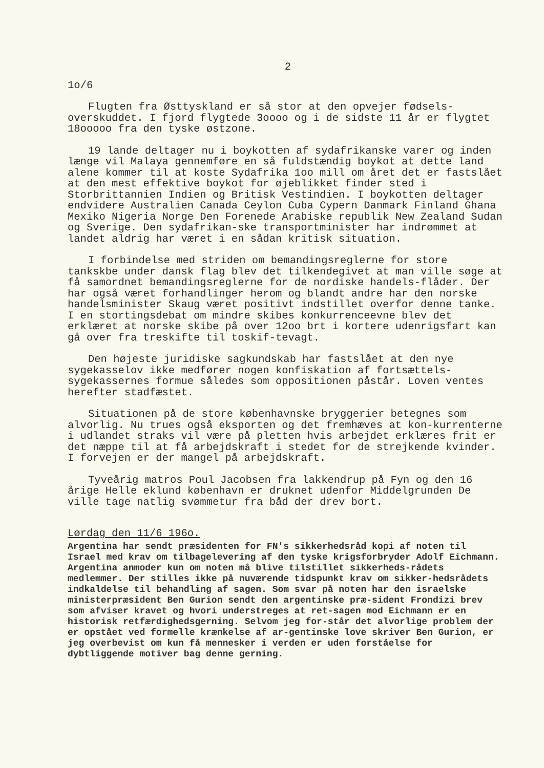2
1o/6
Flugten fra Østtyskland er så stor at den opvejer fødsels-overskuddet. I fjord flygtede 3oooo og i de sidste 11 år er flygtet 18ooooo fra den tyske østzone.
19 lande deltager nu i boykotten af sydafrikanske varer og inden længe vil Malaya gennemføre en så fuldstændig boykot at dette land alene kommer til at koste Sydafrika 1oo mill om året det er fastslået at den mest effektive boykot for øjeblikket finder sted i Storbrittannien Indien og Britisk Vestindien. I boykotten deltager endvidere Australien Canada Ceylon Cuba Cypern Danmark Finland Ghana Mexiko Nigeria Norge Den Forenede Arabiske republik New Zealand Sudan og Sverige. Den sydafrikan-ske transportminister har indrømmet at landet aldrig har været i en sådan kritisk situation.
I forbindelse med striden om bemandingsreglerne for store tankskbe under dansk flag blev det tilkendegivet at man ville søge at få samordnet bemandingsreglerne for de nordiske handels-flåder. Der har også været forhandlinger herom og blandt andre har den norske handelsminister Skaug været positivt indstillet overfor denne tanke. I en stortingsdebat om mindre skibes konkurrenceevne blev det erklæret at norske skibe på over 12oo brt i kortere udenrigsfart kan gå over fra treskifte til toskif-tevagt.
Den højeste juridiske sagkundskab har fastslået at den nye sygekasselov ikke medfører nogen konfiskation af fortsættels-sygekassernes formue således som oppositionen påstår. Loven ventes herefter stadfæstet.
Situationen på de store københavnske bryggerier betegnes som alvorlig. Nu trues også eksporten og det fremhæves at kon-kurrenterne i udlandet straks vil være på pletten hvis arbejdet erklæres frit er det næppe til at få arbejdskraft i stedet for de strejkende kvinder. I forvejen er der mangel på arbejdskraft.
Tyveårig matros Poul Jacobsen fra lakkendrup på Fyn og den 16 årige Helle eklund københavn er druknet udenfor Middelgrunden De ville tage natlig svømmetur fra båd der drev bort.
Lørdag den 11/6 196o.
Argentina har sendt præsidenten for FN's sikkerhedsråd kopi af noten til Israel med krav om tilbagelevering af den tyske krigsforbryder Adolf Eichmann. Argentina anmoder kun om noten må blive tilstillet sikkerheds-rådets medlemmer. Der stilles ikke på nuværende tidspunkt krav om sikker-hedsrådets indkaldelse til behandling af sagen. Som svar på noten har den israelske ministerpræsident Ben Gurion sendt den argentinske præ-sident Frondizi brev som afviser kravet og hvori understreges at ret-sagen mod Eichmann er en historisk retfærdighedsgerning. Selvom jeg for-står det alvorlige problem der er opstået ved formelle krænkelse af ar-gentinske love skriver Ben Gurion, er jeg overbevist om kun få mennesker i verden er uden forståelse for dybtliggende motiver bag denne gerning.